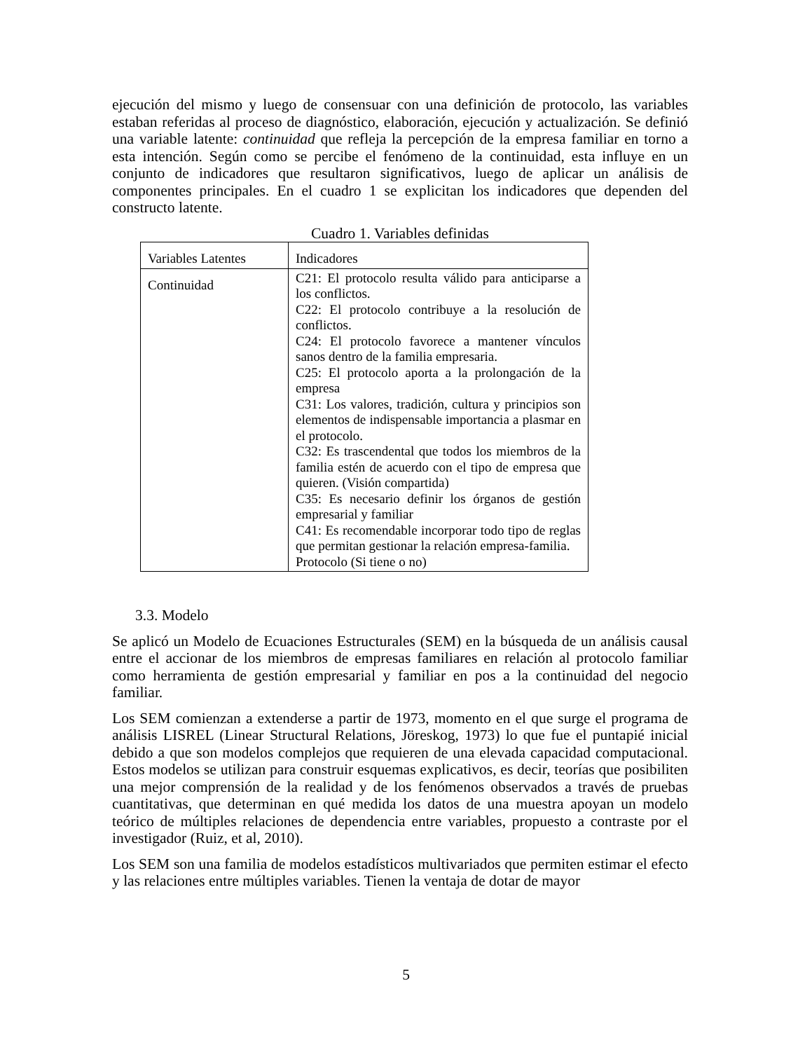ejecución del mismo y luego de consensuar con una definición de protocolo, las variables estaban referidas al proceso de diagnóstico, elaboración, ejecución y actualización. Se definió una variable latente: continuidad que refleja la percepción de la empresa familiar en torno a esta intención. Según como se percibe el fenómeno de la continuidad, esta influye en un conjunto de indicadores que resultaron significativos, luego de aplicar un análisis de componentes principales. En el cuadro 1 se explicitan los indicadores que dependen del constructo latente.
Cuadro 1. Variables definidas
| Variables Latentes | Indicadores |
| Continuidad | C21: El protocolo resulta válido para anticiparse a los conflictos. C22: El protocolo contribuye a la resolución de conflictos. C24: El protocolo favorece a mantener vínculos sanos dentro de la familia empresaria. C25: El protocolo aporta a la prolongación de la empresa C31: Los valores, tradición, cultura y principios son elementos de indispensable importancia a plasmar en el protocolo. C32: Es trascendental que todos los miembros de la familia estén de acuerdo con el tipo de empresa que quieren. (Visión compartida) C35: Es necesario definir los órganos de gestión empresarial y familiar C41: Es recomendable incorporar todo tipo de reglas que permitan gestionar la relación empresa-familia. Protocolo (Si tiene o no) |
3.3. Modelo
Se aplicó un Modelo de Ecuaciones Estructurales (SEM) en la búsqueda de un análisis causal entre el accionar de los miembros de empresas familiares en relación al protocolo familiar como herramienta de gestión empresarial y familiar en pos a la continuidad del negocio familiar.
Los SEM comienzan a extenderse a partir de 1973, momento en el que surge el programa de análisis LISREL (Linear Structural Relations, Jöreskog, 1973) lo que fue el puntapié inicial debido a que son modelos complejos que requieren de una elevada capacidad computacional. Estos modelos se utilizan para construir esquemas explicativos, es decir, teorías que posibiliten una mejor comprensión de la realidad y de los fenómenos observados a través de pruebas cuantitativas, que determinan en qué medida los datos de una muestra apoyan un modelo teórico de múltiples relaciones de dependencia entre variables, propuesto a contraste por el investigador (Ruiz, et al, 2010).
Los SEM son una familia de modelos estadísticos multivariados que permiten estimar el efecto y las relaciones entre múltiples variables. Tienen la ventaja de dotar de mayor
5